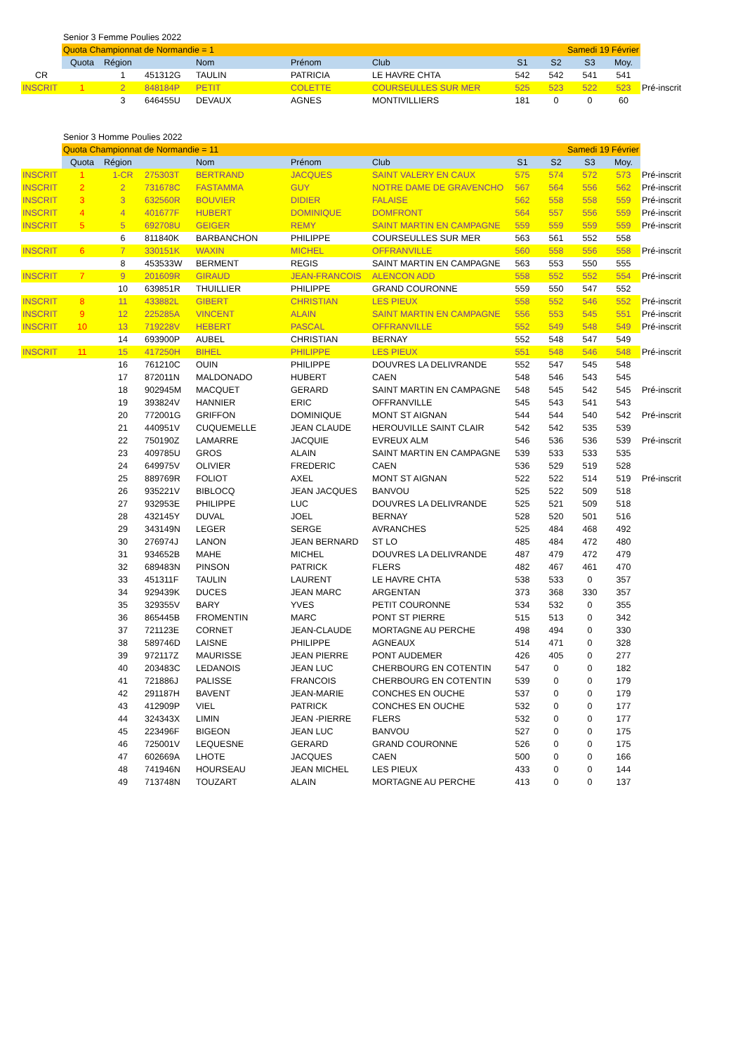| | Senior 3 Femme Poulies 2022 | | | | | | | | | | |
| | Quota Championnat de Normandie = 1 | | | | | | | Samedi 19 Février | | | |
| | Quota | Région | | Nom | Prénom | Club | S1 | S2 | S3 | Moy. | |
| CR | | 1 | 451312G | TAULIN | PATRICIA | LE HAVRE CHTA | 542 | 542 | 541 | 541 | |
| INSCRIT | 1 | 2 | 848184P | PETIT | COLETTE | COURSEULLES SUR MER | 525 | 523 | 522 | 523 | Pré-inscrit |
| | | 3 | 646455U | DEVAUX | AGNES | MONTIVILLIERS | 181 | 0 | 0 | 60 | |
| | Senior 3 Homme Poulies 2022 | | | | | | | | | | |
| | Quota Championnat de Normandie = 11 | | | | | | | Samedi 19 Février | | | |
| | Quota | Région | | Nom | Prénom | Club | S1 | S2 | S3 | Moy. | |
| INSCRIT | 1 | 1-CR | 275303T | BERTRAND | JACQUES | SAINT VALERY EN CAUX | 575 | 574 | 572 | 573 | Pré-inscrit |
| INSCRIT | 2 | 2 | 731678C | FASTAMMA | GUY | NOTRE DAME DE GRAVENCHO | 567 | 564 | 556 | 562 | Pré-inscrit |
| INSCRIT | 3 | 3 | 632560R | BOUVIER | DIDIER | FALAISE | 562 | 558 | 558 | 559 | Pré-inscrit |
| INSCRIT | 4 | 4 | 401677F | HUBERT | DOMINIQUE | DOMFRONT | 564 | 557 | 556 | 559 | Pré-inscrit |
| INSCRIT | 5 | 5 | 692708U | GEIGER | REMY | SAINT MARTIN EN CAMPAGNE | 559 | 559 | 559 | 559 | Pré-inscrit |
| | | 6 | 811840K | BARBANCHON | PHILIPPE | COURSEULLES SUR MER | 563 | 561 | 552 | 558 | |
| INSCRIT | 6 | 7 | 330151K | WAXIN | MICHEL | OFFRANVILLE | 560 | 558 | 556 | 558 | Pré-inscrit |
| | | 8 | 453533W | BERMENT | REGIS | SAINT MARTIN EN CAMPAGNE | 563 | 553 | 550 | 555 | |
| INSCRIT | 7 | 9 | 201609R | GIRAUD | JEAN-FRANCOIS | ALENCON ADD | 558 | 552 | 552 | 554 | Pré-inscrit |
| | | 10 | 639851R | THUILLIER | PHILIPPE | GRAND COURONNE | 559 | 550 | 547 | 552 | |
| INSCRIT | 8 | 11 | 433882L | GIBERT | CHRISTIAN | LES PIEUX | 558 | 552 | 546 | 552 | Pré-inscrit |
| INSCRIT | 9 | 12 | 225285A | VINCENT | ALAIN | SAINT MARTIN EN CAMPAGNE | 556 | 553 | 545 | 551 | Pré-inscrit |
| INSCRIT | 10 | 13 | 719228V | HEBERT | PASCAL | OFFRANVILLE | 552 | 549 | 548 | 549 | Pré-inscrit |
| | | 14 | 693900P | AUBEL | CHRISTIAN | BERNAY | 552 | 548 | 547 | 549 | |
| INSCRIT | 11 | 15 | 417250H | BIHEL | PHILIPPE | LES PIEUX | 551 | 548 | 546 | 548 | Pré-inscrit |
| | | 16 | 761210C | OUIN | PHILIPPE | DOUVRES LA DELIVRANDE | 552 | 547 | 545 | 548 | |
| | | 17 | 872011N | MALDONADO | HUBERT | CAEN | 548 | 546 | 543 | 545 | |
| | | 18 | 902945M | MACQUET | GERARD | SAINT MARTIN EN CAMPAGNE | 548 | 545 | 542 | 545 | Pré-inscrit |
| | | 19 | 393824V | HANNIER | ERIC | OFFRANVILLE | 545 | 543 | 541 | 543 | |
| | | 20 | 772001G | GRIFFON | DOMINIQUE | MONT ST AIGNAN | 544 | 544 | 540 | 542 | Pré-inscrit |
| | | 21 | 440951V | CUQUEMELLE | JEAN CLAUDE | HEROUVILLE SAINT CLAIR | 542 | 542 | 535 | 539 | |
| | | 22 | 750190Z | LAMARRE | JACQUIE | EVREUX ALM | 546 | 536 | 536 | 539 | Pré-inscrit |
| | | 23 | 409785U | GROS | ALAIN | SAINT MARTIN EN CAMPAGNE | 539 | 533 | 533 | 535 | |
| | | 24 | 649975V | OLIVIER | FREDERIC | CAEN | 536 | 529 | 519 | 528 | |
| | | 25 | 889769R | FOLIOT | AXEL | MONT ST AIGNAN | 522 | 522 | 514 | 519 | Pré-inscrit |
| | | 26 | 935221V | BIBLOCQ | JEAN JACQUES | BANVOU | 525 | 522 | 509 | 518 | |
| | | 27 | 932953E | PHILIPPE | LUC | DOUVRES LA DELIVRANDE | 525 | 521 | 509 | 518 | |
| | | 28 | 432145Y | DUVAL | JOEL | BERNAY | 528 | 520 | 501 | 516 | |
| | | 29 | 343149N | LEGER | SERGE | AVRANCHES | 525 | 484 | 468 | 492 | |
| | | 30 | 276974J | LANON | JEAN BERNARD | ST LO | 485 | 484 | 472 | 480 | |
| | | 31 | 934652B | MAHE | MICHEL | DOUVRES LA DELIVRANDE | 487 | 479 | 472 | 479 | |
| | | 32 | 689483N | PINSON | PATRICK | FLERS | 482 | 467 | 461 | 470 | |
| | | 33 | 451311F | TAULIN | LAURENT | LE HAVRE CHTA | 538 | 533 | 0 | 357 | |
| | | 34 | 929439K | DUCES | JEAN MARC | ARGENTAN | 373 | 368 | 330 | 357 | |
| | | 35 | 329355V | BARY | YVES | PETIT COURONNE | 534 | 532 | 0 | 355 | |
| | | 36 | 865445B | FROMENTIN | MARC | PONT ST PIERRE | 515 | 513 | 0 | 342 | |
| | | 37 | 721123E | CORNET | JEAN-CLAUDE | MORTAGNE AU PERCHE | 498 | 494 | 0 | 330 | |
| | | 38 | 589746D | LAISNE | PHILIPPE | AGNEAUX | 514 | 471 | 0 | 328 | |
| | | 39 | 972117Z | MAURISSE | JEAN PIERRE | PONT AUDEMER | 426 | 405 | 0 | 277 | |
| | | 40 | 203483C | LEDANOIS | JEAN LUC | CHERBOURG EN COTENTIN | 547 | 0 | 0 | 182 | |
| | | 41 | 721886J | PALISSE | FRANCOIS | CHERBOURG EN COTENTIN | 539 | 0 | 0 | 179 | |
| | | 42 | 291187H | BAVENT | JEAN-MARIE | CONCHES EN OUCHE | 537 | 0 | 0 | 179 | |
| | | 43 | 412909P | VIEL | PATRICK | CONCHES EN OUCHE | 532 | 0 | 0 | 177 | |
| | | 44 | 324343X | LIMIN | JEAN -PIERRE | FLERS | 532 | 0 | 0 | 177 | |
| | | 45 | 223496F | BIGEON | JEAN LUC | BANVOU | 527 | 0 | 0 | 175 | |
| | | 46 | 725001V | LEQUESNE | GERARD | GRAND COURONNE | 526 | 0 | 0 | 175 | |
| | | 47 | 602669A | LHOTE | JACQUES | CAEN | 500 | 0 | 0 | 166 | |
| | | 48 | 741946N | HOURSEAU | JEAN MICHEL | LES PIEUX | 433 | 0 | 0 | 144 | |
| | | 49 | 713748N | TOUZART | ALAIN | MORTAGNE AU PERCHE | 413 | 0 | 0 | 137 | |